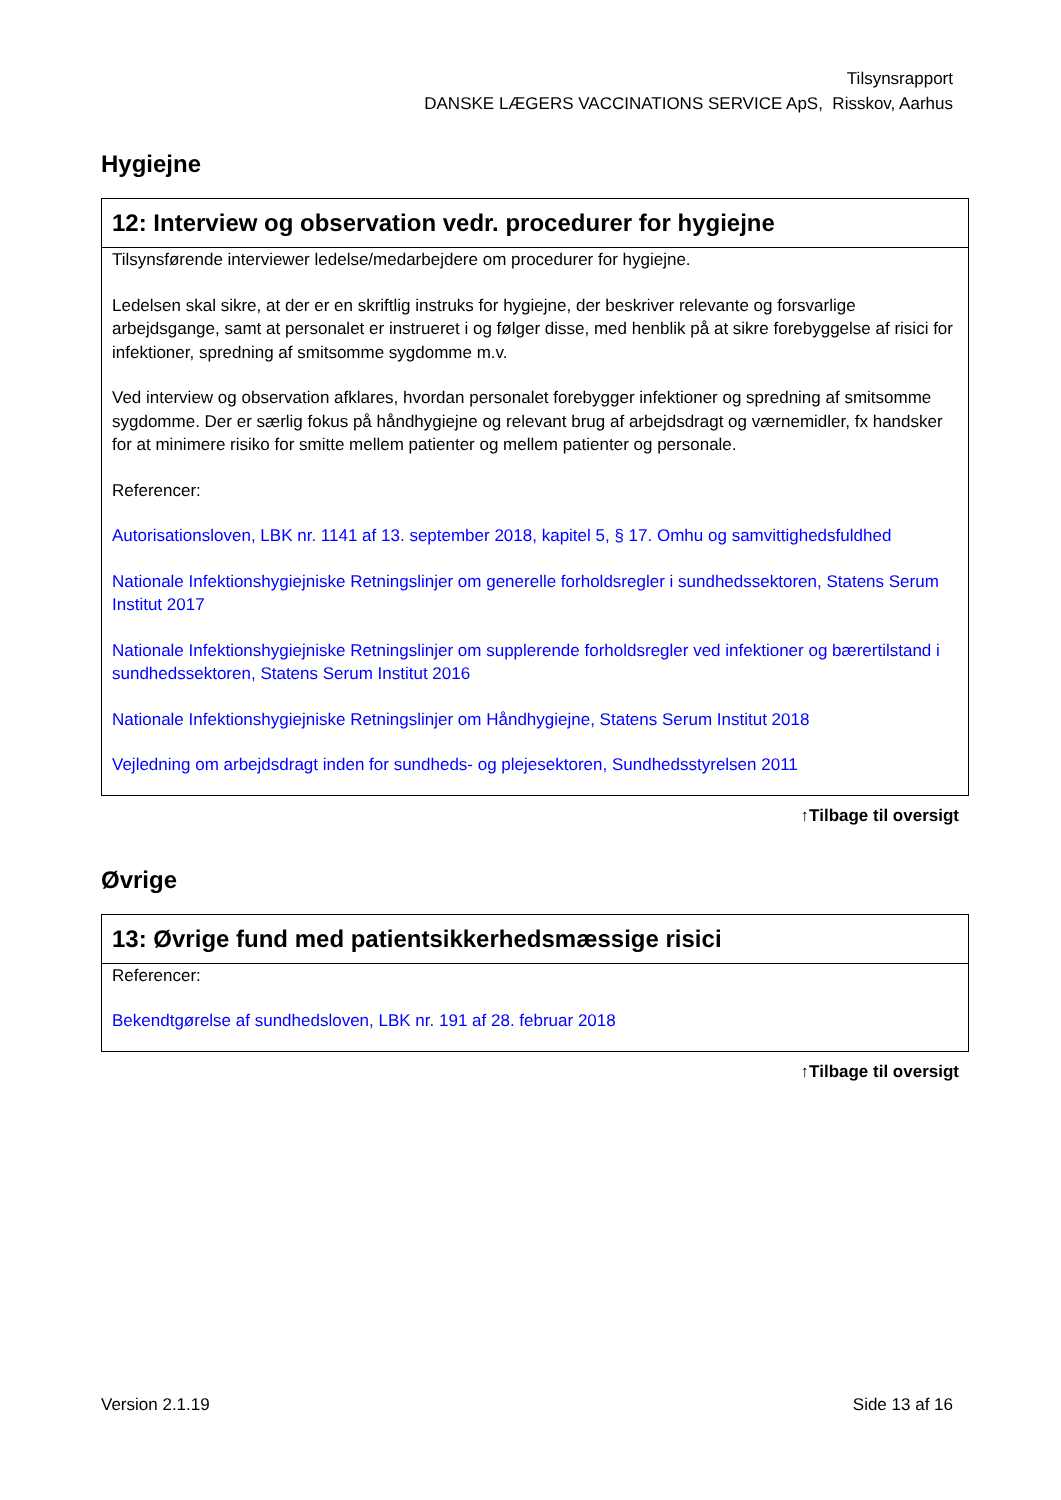Tilsynsrapport
DANSKE LÆGERS VACCINATIONS SERVICE ApS, Risskov, Aarhus
Hygiejne
| 12: Interview og observation vedr. procedurer for hygiejne |
| --- |
| Tilsynsførende interviewer ledelse/medarbejdere om procedurer for hygiejne. Ledelsen skal sikre, at der er en skriftlig instruks for hygiejne, der beskriver relevante og forsvarlige arbejdsgange, samt at personalet er instrueret i og følger disse, med henblik på at sikre forebyggelse af risici for infektioner, spredning af smitsomme sygdomme m.v. Ved interview og observation afklares, hvordan personalet forebygger infektioner og spredning af smitsomme sygdomme. Der er særlig fokus på håndhygiejne og relevant brug af arbejdsdragt og værnemidler, fx handsker for at minimere risiko for smitte mellem patienter og mellem patienter og personale. Referencer: Autorisationsloven, LBK nr. 1141 af 13. september 2018, kapitel 5, § 17. Omhu og samvittighedsfuldhed Nationale Infektionshygiejniske Retningslinjer om generelle forholdsregler i sundhedssektoren, Statens Serum Institut 2017 Nationale Infektionshygiejniske Retningslinjer om supplerende forholdsregler ved infektioner og bærertilstand i sundhedssektoren, Statens Serum Institut 2016 Nationale Infektionshygiejniske Retningslinjer om Håndhygiejne, Statens Serum Institut 2018 Vejledning om arbejdsdragt inden for sundheds- og plejesektoren, Sundhedsstyrelsen 2011 |
↑Tilbage til oversigt
Øvrige
| 13: Øvrige fund med patientsikkerhedsmæssige risici |
| --- |
| Referencer: Bekendtgørelse af sundhedsloven, LBK nr. 191 af 28. februar 2018 |
↑Tilbage til oversigt
Version 2.1.19 Side 13 af 16